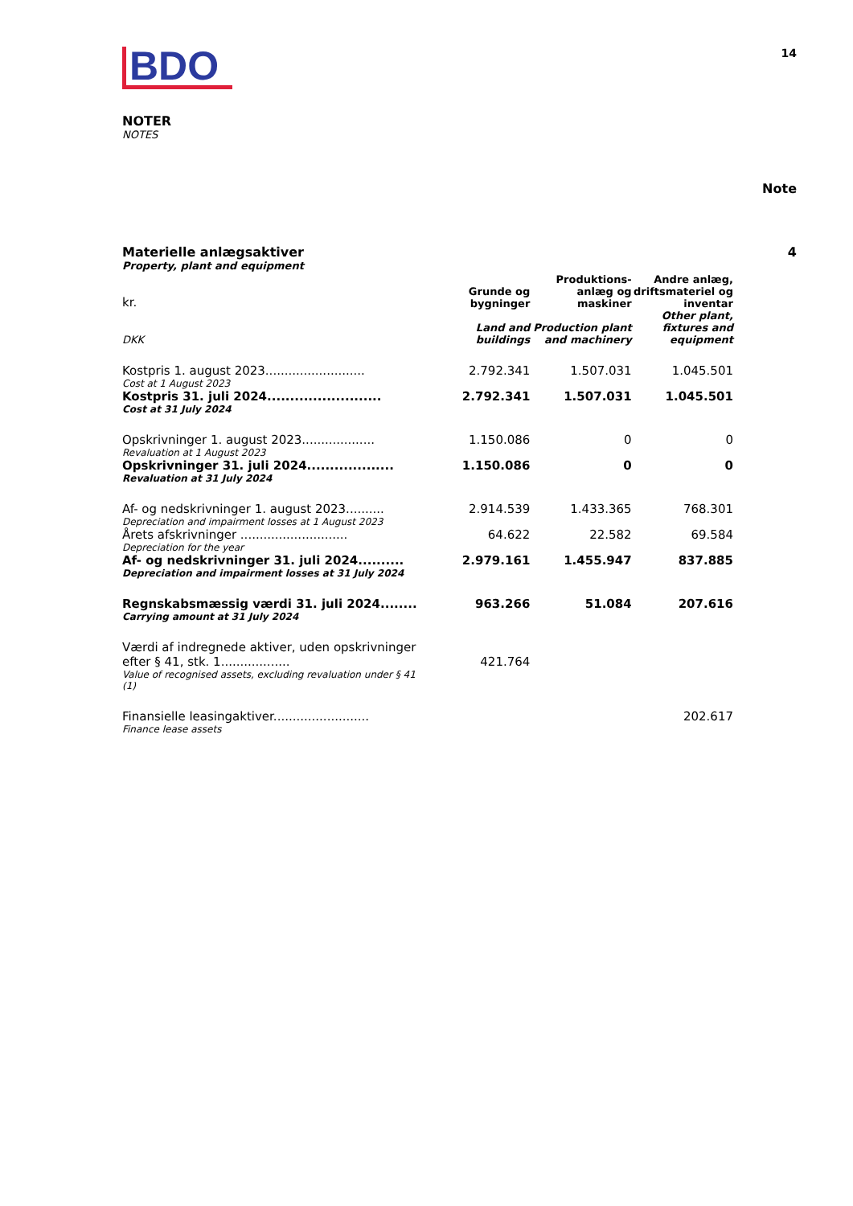BDO
14
NOTER
NOTES
Note
Materielle anlægsaktiver 4
Property, plant and equipment
| kr. | Grunde og bygninger | Produktions-anlæg og maskiner | Andre anlæg, driftsmateriel og inventar |
| --- | --- | --- | --- |
| DKK | Land and buildings | Production plant and machinery | Other plant, fixtures and equipment |
| Kostpris 1. august 2023.......................... | 2.792.341 | 1.507.031 | 1.045.501 |
| Cost at 1 August 2023 | | | |
| Kostpris 31. juli 2024......................... | 2.792.341 | 1.507.031 | 1.045.501 |
| Cost at 31 July 2024 | | | |
| Opskrivninger 1. august 2023................... | 1.150.086 | 0 | 0 |
| Revaluation at 1 August 2023 | | | |
| Opskrivninger 31. juli 2024................... | 1.150.086 | 0 | 0 |
| Revaluation at 31 July 2024 | | | |
| Af- og nedskrivninger 1. august 2023.......... | 2.914.539 | 1.433.365 | 768.301 |
| Depreciation and impairment losses at 1 August 2023 | | | |
| Årets afskrivninger ............................ | 64.622 | 22.582 | 69.584 |
| Depreciation for the year | | | |
| Af- og nedskrivninger 31. juli 2024.......... | 2.979.161 | 1.455.947 | 837.885 |
| Depreciation and impairment losses at 31 July 2024 | | | |
| Regnskabsmæssig værdi 31. juli 2024........ | 963.266 | 51.084 | 207.616 |
| Carrying amount at 31 July 2024 | | | |
| Værdi af indregnede aktiver, uden opskrivninger efter § 41, stk. 1.................. | 421.764 | | |
| Value of recognised assets, excluding revaluation under § 41 (1) | | | |
| Finansielle leasingaktiver......................... | | | 202.617 |
| Finance lease assets | | | |